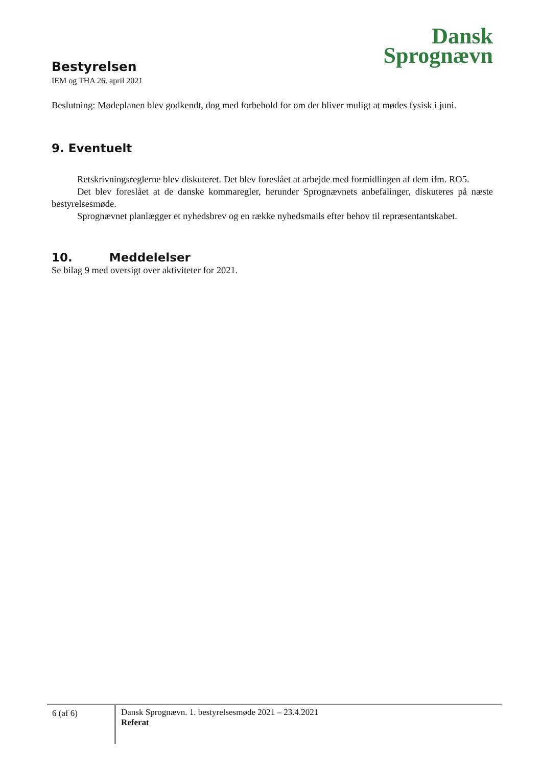Dansk
Sprognævn
Bestyrelsen
IEM og THA 26. april 2021
Beslutning: Mødeplanen blev godkendt, dog med forbehold for om det bliver muligt at mødes fysisk i juni.
9. Eventuelt
Retskrivningsreglerne blev diskuteret. Det blev foreslået at arbejde med formidlingen af dem ifm. RO5.
Det blev foreslået at de danske kommaregler, herunder Sprognævnets anbefalinger, diskuteres på næste bestyrelsesmøde.
Sprognævnet planlægger et nyhedsbrev og en række nyhedsmails efter behov til repræsentantskabet.
10. Meddelelser
Se bilag 9 med oversigt over aktiviteter for 2021.
6 (af 6)
Dansk Sprognævn. 1. bestyrelsesmøde 2021 – 23.4.2021
Referat